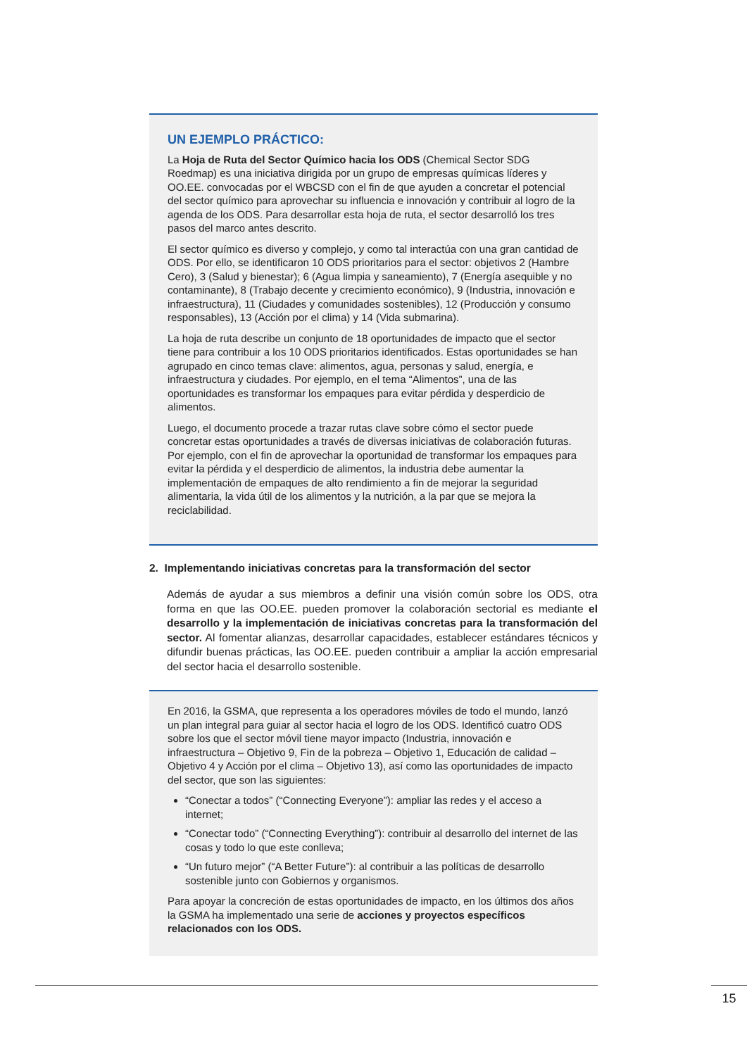UN EJEMPLO PRÁCTICO:
La Hoja de Ruta del Sector Químico hacia los ODS (Chemical Sector SDG Roedmap) es una iniciativa dirigida por un grupo de empresas químicas líderes y OO.EE. convocadas por el WBCSD con el fin de que ayuden a concretar el potencial del sector químico para aprovechar su influencia e innovación y contribuir al logro de la agenda de los ODS. Para desarrollar esta hoja de ruta, el sector desarrolló los tres pasos del marco antes descrito.
El sector químico es diverso y complejo, y como tal interactúa con una gran cantidad de ODS. Por ello, se identificaron 10 ODS prioritarios para el sector: objetivos 2 (Hambre Cero), 3 (Salud y bienestar); 6 (Agua limpia y saneamiento), 7 (Energía asequible y no contaminante), 8 (Trabajo decente y crecimiento económico), 9 (Industria, innovación e infraestructura), 11 (Ciudades y comunidades sostenibles), 12 (Producción y consumo responsables), 13 (Acción por el clima) y 14 (Vida submarina).
La hoja de ruta describe un conjunto de 18 oportunidades de impacto que el sector tiene para contribuir a los 10 ODS prioritarios identificados. Estas oportunidades se han agrupado en cinco temas clave: alimentos, agua, personas y salud, energía, e infraestructura y ciudades. Por ejemplo, en el tema “Alimentos”, una de las oportunidades es transformar los empaques para evitar pérdida y desperdicio de alimentos.
Luego, el documento procede a trazar rutas clave sobre cómo el sector puede concretar estas oportunidades a través de diversas iniciativas de colaboración futuras. Por ejemplo, con el fin de aprovechar la oportunidad de transformar los empaques para evitar la pérdida y el desperdicio de alimentos, la industria debe aumentar la implementación de empaques de alto rendimiento a fin de mejorar la seguridad alimentaria, la vida útil de los alimentos y la nutrición, a la par que se mejora la reciclabilidad.
2. Implementando iniciativas concretas para la transformación del sector
Además de ayudar a sus miembros a definir una visión común sobre los ODS, otra forma en que las OO.EE. pueden promover la colaboración sectorial es mediante el desarrollo y la implementación de iniciativas concretas para la transformación del sector. Al fomentar alianzas, desarrollar capacidades, establecer estándares técnicos y difundir buenas prácticas, las OO.EE. pueden contribuir a ampliar la acción empresarial del sector hacia el desarrollo sostenible.
En 2016, la GSMA, que representa a los operadores móviles de todo el mundo, lanzó un plan integral para guiar al sector hacia el logro de los ODS. Identificó cuatro ODS sobre los que el sector móvil tiene mayor impacto (Industria, innovación e infraestructura – Objetivo 9, Fin de la pobreza – Objetivo 1, Educación de calidad – Objetivo 4 y Acción por el clima – Objetivo 13), así como las oportunidades de impacto del sector, que son las siguientes:
“Conectar a todos” (“Connecting Everyone”): ampliar las redes y el acceso a internet;
“Conectar todo” (“Connecting Everything”): contribuir al desarrollo del internet de las cosas y todo lo que este conlleva;
“Un futuro mejor” (“A Better Future”): al contribuir a las políticas de desarrollo sostenible junto con Gobiernos y organismos.
Para apoyar la concreción de estas oportunidades de impacto, en los últimos dos años la GSMA ha implementado una serie de acciones y proyectos específicos relacionados con los ODS.
15